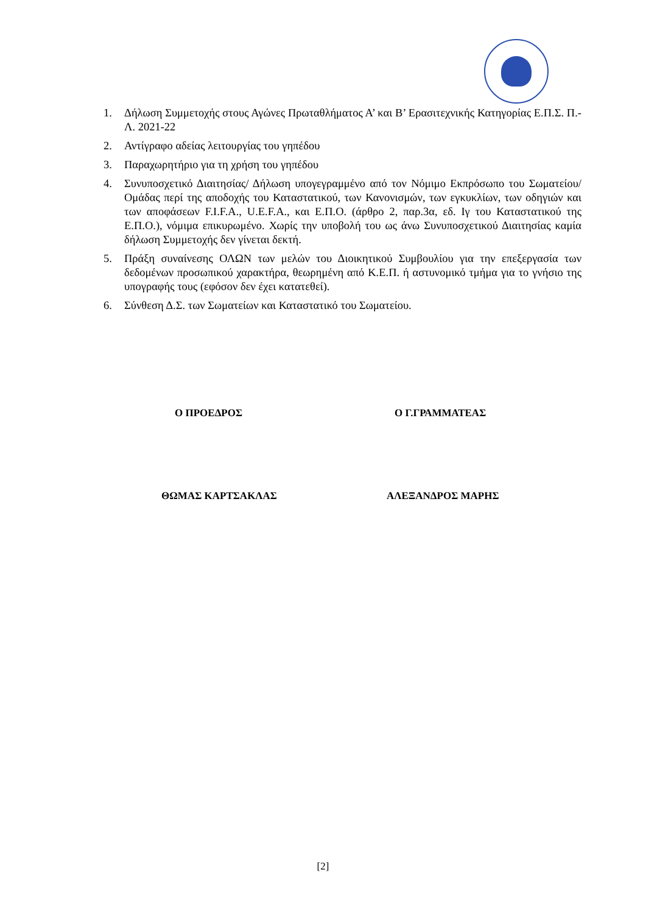1. Δήλωση Συμμετοχής στους Αγώνες Πρωταθλήματος Α’ και Β’ Ερασιτεχνικής Κατηγορίας Ε.Π.Σ. Π.-Λ. 2021-22
2. Αντίγραφο αδείας λειτουργίας του γηπέδου
3. Παραχωρητήριο για τη χρήση του γηπέδου
4. Συνυποσχετικό Διαιτησίας/ Δήλωση υπογεγραμμένο από τον Νόμιμο Εκπρόσωπο του Σωματείου/ Ομάδας περί της αποδοχής του Καταστατικού, των Κανονισμών, των εγκυκλίων, των οδηγιών και των αποφάσεων F.I.F.A., U.E.F.A., και Ε.Π.Ο. (άρθρο 2, παρ.3α, εδ. Ιγ του Καταστατικού της Ε.Π.Ο.), νόμιμα επικυρωμένο. Χωρίς την υποβολή του ως άνω Συνυποσχετικού Διαιτησίας καμία δήλωση Συμμετοχής δεν γίνεται δεκτή.
5. Πράξη συναίνεσης ΟΛΩΝ των μελών του Διοικητικού Συμβουλίου για την επεξεργασία των δεδομένων προσωπικού χαρακτήρα, θεωρημένη από Κ.Ε.Π. ή αστυνομικό τμήμα για το γνήσιο της υπογραφής τους (εφόσον δεν έχει κατατεθεί).
6. Σύνθεση Δ.Σ. των Σωματείων και Καταστατικό του Σωματείου.
Ο ΠΡΟΕΔΡΟΣ Ο Γ.ΓΡΑΜΜΑΤΕΑΣ
ΘΩΜΑΣ ΚΑΡΤΣΑΚΛΑΣ ΑΛΕΞΑΝΔΡΟΣ ΜΑΡΗΣ
[2]